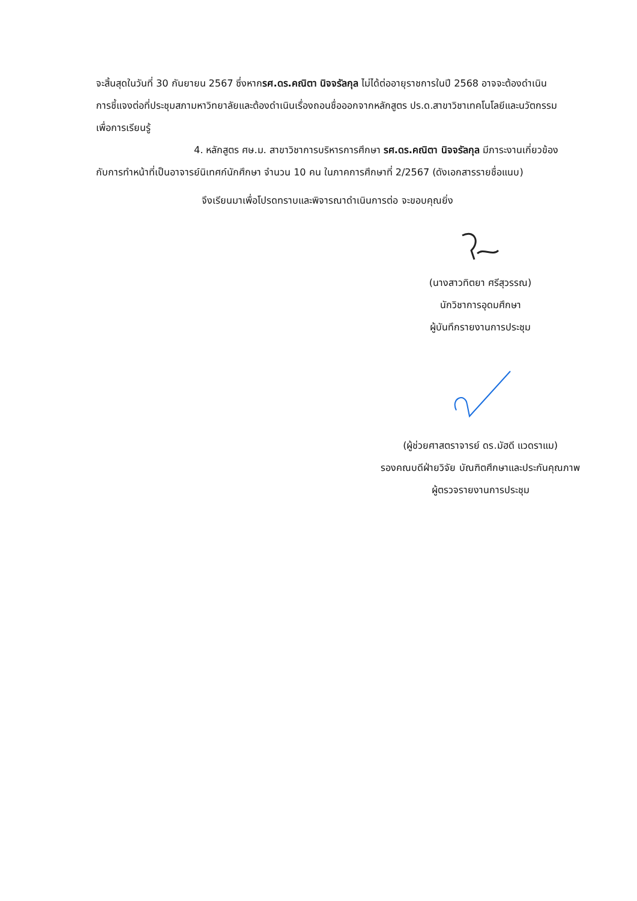จะสิ้นสุดในวันที่ 30 กันยายน 2567 ซึ่งหากรศ.ดร.คณิตา นิจจรัลกุล ไม่ได้ต่ออายุราชการในปี 2568 อาจจะต้องดำเนินการชี้แจงต่อที่ประชุมสภามหาวิทยาลัยและต้องดำเนินเรื่องถอนชื่อออกจากหลักสูตร ปร.ด.สาขาวิชาเทคโนโลยีและนวัตกรรมเพื่อการเรียนรู้
4. หลักสูตร ศษ.ม. สาขาวิชาการบริหารการศึกษา รศ.ดร.คณิตา นิจจรัลกุล มีภาระงานเกี่ยวข้องกับการทำหน้าที่เป็นอาจารย์นิเทศก์นักศึกษา จำนวน 10 คน ในภาคการศึกษาที่ 2/2567 (ดังเอกสารรายชื่อแนบ)
จึงเรียนมาเพื่อโปรดทราบและพิจารณาดำเนินการต่อ จะขอบคุณยิ่ง
(นางสาวทิตยา ศรีสุวรรณ)
นักวิชาการอุดมศึกษา
ผู้บันทึกรายงานการประชุม
(ผู้ช่วยศาสตราจารย์ ดร.มัฮดี แวดราแม)
รองคณบดีฝ่ายวิจัย บัณฑิตศึกษาและประกันคุณภาพ
ผู้ตรวจรายงานการประชุม